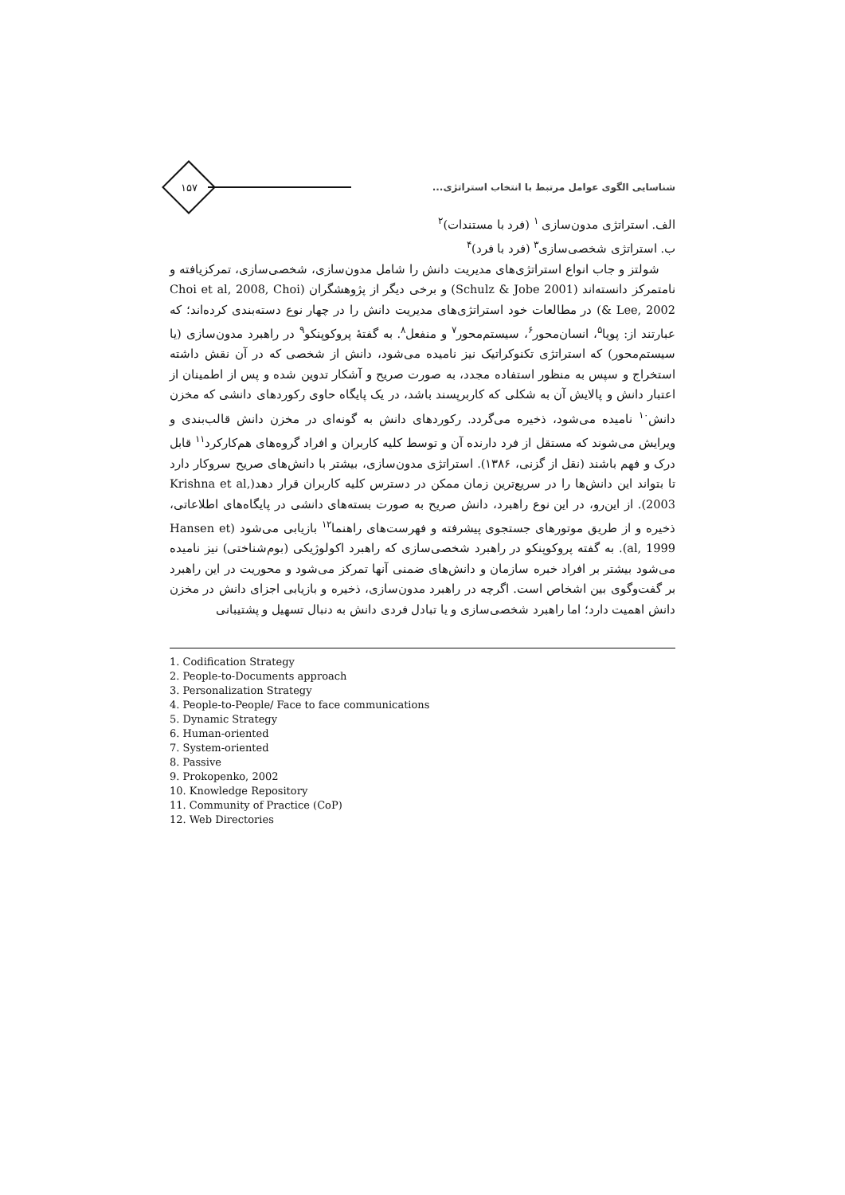شناسایی الگوی عوامل مرتبط با انتخاب استراتژی...
۱۵۷
الف. استراتژی مدون‌سازی <sup>۱</sup> (فرد با مستندات)<sup>۲</sup>
ب. استراتژی شخصی‌سازی<sup>۳</sup> (فرد با فرد)<sup>۴</sup>
شولتز و جاب انواع استراتژی‌های مدیریت دانش را شامل مدون‌سازی، شخصی‌سازی، تمرکزیافته و نامتمرکز دانسته‌اند (Schulz & Jobe 2001) و برخی دیگر از پژوهشگران (Choi et al, 2008, Choi & Lee, 2002) در مطالعات خود استراتژی‌های مدیریت دانش را در چهار نوع دسته‌بندی کرده‌اند؛ که عبارتند از: پویا<sup>۵</sup>، انسان‌محور<sup>۶</sup>، سیستم‌محور<sup>۷</sup> و منفعل<sup>۸</sup>. به گفتهٔ پروکوپنکو<sup>۹</sup> در راهبرد مدون‌سازی (یا سیستم‌محور) که استراتژی تکنوکراتیک نیز نامیده می‌شود، دانش از شخصی که در آن نقش داشته استخراج و سپس به منظور استفاده مجدد، به صورت صریح و آشکار تدوین شده و پس از اطمینان از اعتبار دانش و پالایش آن به شکلی که کاربرپسند باشد، در یک پایگاه حاوی رکوردهای دانشی که مخزن دانش<sup>۱۰</sup> نامیده می‌شود، ذخیره می‌گردد. رکوردهای دانش به گونه‌ای در مخزن دانش قالب‌بندی و ویرایش می‌شوند که مستقل از فرد دارنده آن و توسط کلیه کاربران و افراد گروه‌های هم‌کارکرد<sup>۱۱</sup> قابل درک و فهم باشند (نقل از گزنی، ۱۳۸۶). استراتژی مدون‌سازی، بیشتر با دانش‌های صریح سروکار دارد تا بتواند این دانش‌ها را در سریع‌ترین زمان ممکن در دسترس کلیه کاربران قرار دهد(Krishna et al, 2003). از این‌رو، در این نوع راهبرد، دانش صریح به صورت بسته‌های دانشی در پایگاه‌های اطلاعاتی، ذخیره و از طریق موتورهای جستجوی پیشرفته و فهرست‌های راهنما<sup>۱۲</sup> بازیابی می‌شود (Hansen et al, 1999). به گفته پروکوپنکو در راهبرد شخصی‌سازی که راهبرد اکولوژیکی (بوم‌شناختی) نیز نامیده می‌شود بیشتر بر افراد خبره سازمان و دانش‌های ضمنی آنها تمرکز می‌شود و محوریت در این راهبرد بر گفت‌وگوی بین اشخاص است. اگرچه در راهبرد مدون‌سازی، ذخیره و بازیابی اجزای دانش در مخزن دانش اهمیت دارد؛ اما راهبرد شخصی‌سازی و یا تبادل فردی دانش به دنبال تسهیل و پشتیبانی
1. Codification Strategy
2. People-to-Documents approach
3. Personalization Strategy
4. People-to-People/ Face to face communications
5. Dynamic Strategy
6. Human-oriented
7. System-oriented
8. Passive
9. Prokopenko, 2002
10. Knowledge Repository
11. Community of Practice (CoP)
12. Web Directories